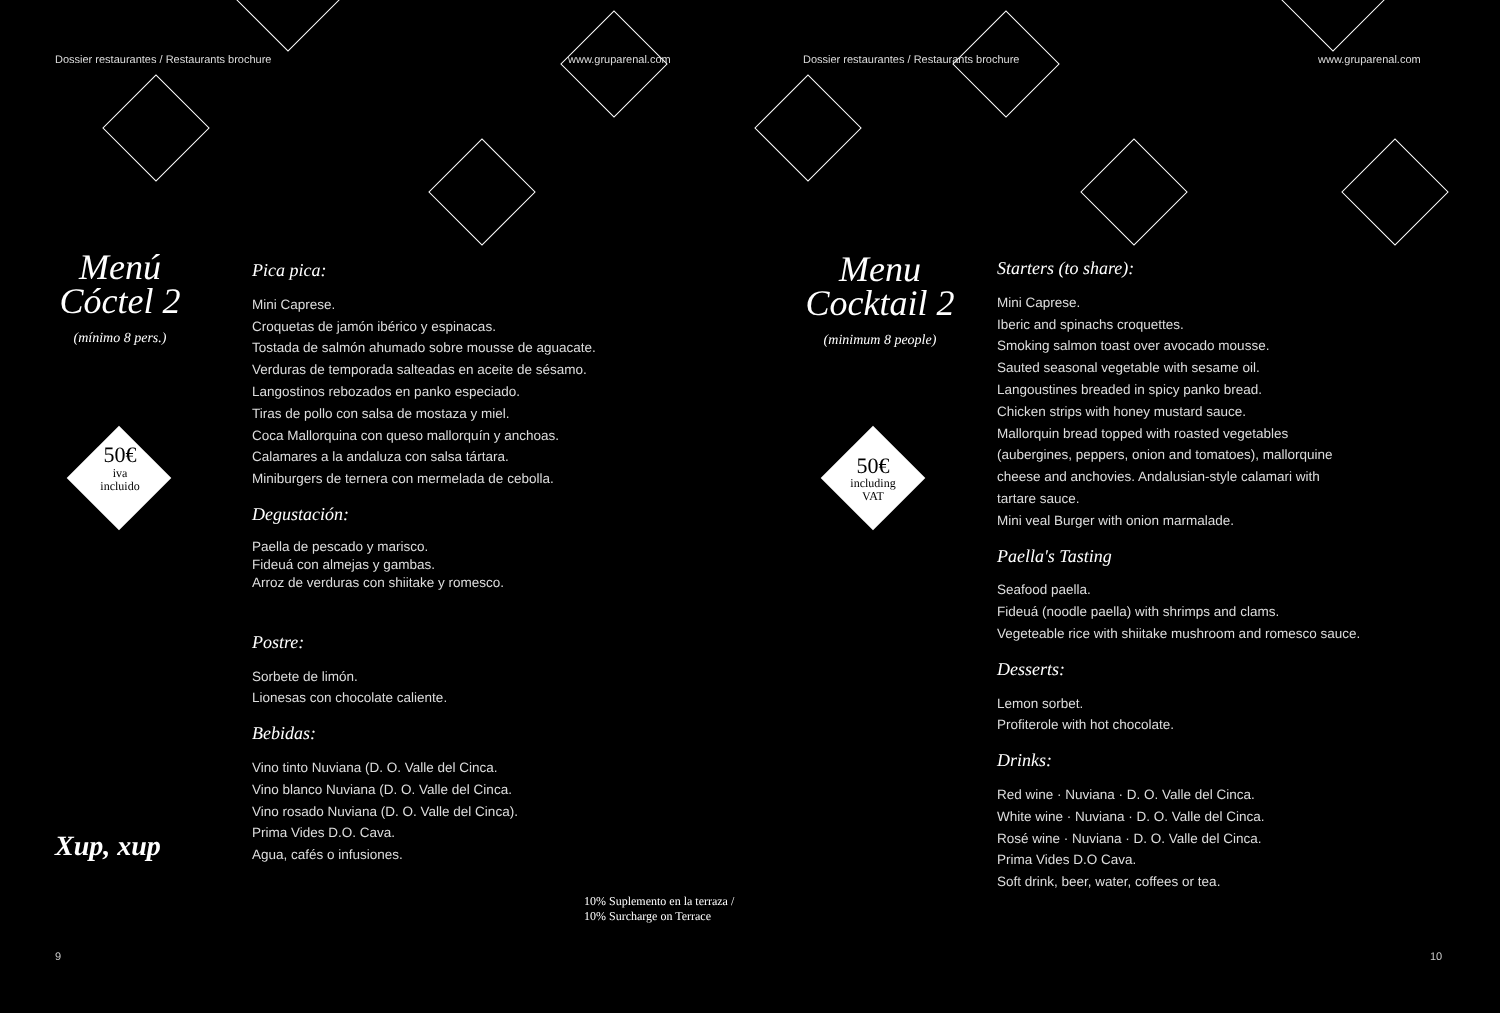Dossier restaurantes / Restaurants brochure
www.gruparenal.com
Menú
Cóctel 2
(mínimo 8 pers.)
50€
iva
incluido
Xup, xup
Pica pica:
Mini Caprese.
Croquetas de jamón ibérico y espinacas.
Tostada de salmón ahumado sobre mousse de aguacate.
Verduras de temporada salteadas en aceite de sésamo.
Langostinos rebozados en panko especiado.
Tiras de pollo con salsa de mostaza y miel.
Coca Mallorquina con queso mallorquín y anchoas.
Calamares a la andaluza con salsa tártara.
Miniburgers de ternera con mermelada de cebolla.
Degustación:
Paella de pescado y marisco.
Fideuá con almejas y gambas.
Arroz de verduras con shiitake y romesco.
Postre:
Sorbete de limón.
Lionesas con chocolate caliente.
Bebidas:
Vino tinto Nuviana (D. O. Valle del Cinca.
Vino blanco Nuviana (D. O. Valle del Cinca.
Vino rosado Nuviana (D. O. Valle del Cinca).
Prima Vides D.O. Cava.
Agua, cafés o infusiones.
10% Suplemento en la terraza / 10% Surcharge on Terrace
9
Dossier restaurantes / Restaurants brochure
www.gruparenal.com
Menu
Cocktail 2
(minimum 8 people)
50€
including
VAT
Starters (to share):
Mini Caprese.
Iberic and spinachs croquettes.
Smoking salmon toast over avocado mousse.
Sauted seasonal vegetable with sesame oil.
Langoustines breaded in spicy panko bread.
Chicken strips with honey mustard sauce.
Mallorquin bread topped with roasted vegetables
(aubergines, peppers, onion and tomatoes), mallorquine
cheese and anchovies. Andalusian-style calamari with
tartare sauce.
Mini veal Burger with onion marmalade.
Paella's Tasting
Seafood paella.
Fideuá (noodle paella) with shrimps and clams.
Vegeteable rice with shiitake mushroom and romesco sauce.
Desserts:
Lemon sorbet.
Profiterole with hot chocolate.
Drinks:
Red wine · Nuviana · D. O. Valle del Cinca.
White wine · Nuviana · D. O. Valle del Cinca.
Rosé wine · Nuviana · D. O. Valle del Cinca.
Prima Vides D.O Cava.
Soft drink, beer, water, coffees or tea.
10